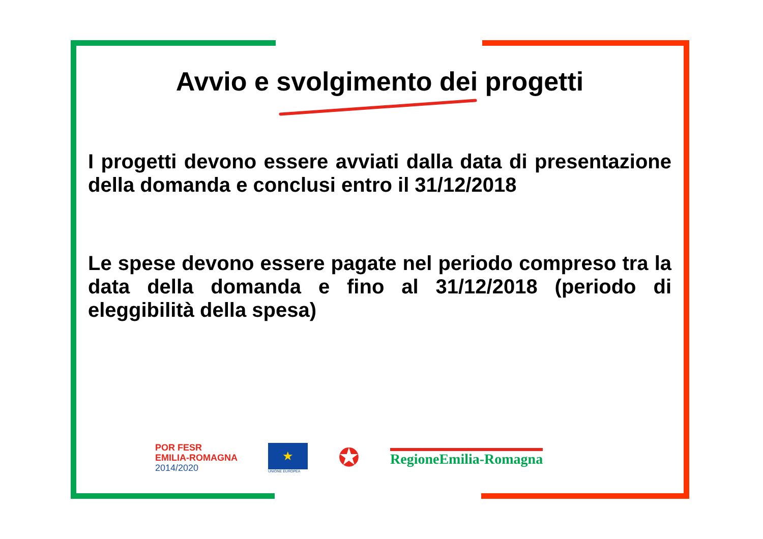Avvio e svolgimento dei progetti
I progetti devono essere avviati dalla data di presentazione della domanda e conclusi entro il 31/12/2018
Le spese devono essere pagate nel periodo compreso tra la data della domanda e fino al 31/12/2018 (periodo di eleggibilità della spesa)
POR FESR
EMILIA-ROMAGNA
2014/2020
★
UNIONE EUROPEA
✪
RegioneEmilia-Romagna